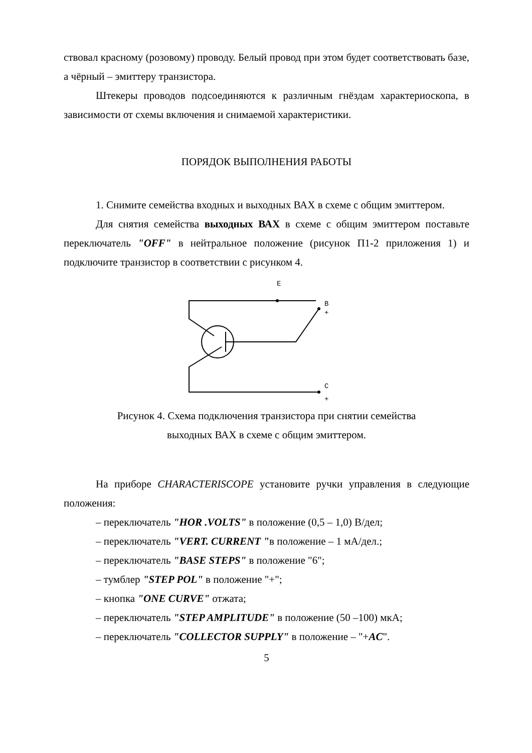ствовал красному (розовому) проводу. Белый провод при этом будет соответствовать базе, а чёрный – эмиттеру транзистора.
Штекеры проводов подсоединяются к различным гнёздам характериоскопа, в зависимости от схемы включения и снимаемой характеристики.
ПОРЯДОК ВЫПОЛНЕНИЯ РАБОТЫ
1. Снимите семейства входных и выходных ВАХ в схеме с общим эмиттером.
Для снятия семейства выходных ВАХ в схеме с общим эмиттером поставьте переключатель "OFF" в нейтральное положение (рисунок П1-2 приложения 1) и подключите транзистор в соответствии с рисунком 4.
E
B
+
C
+
Рисунок 4. Схема подключения транзистора при снятии семейства
выходных ВАХ в схеме с общим эмиттером.
На приборе CHARACTERISCOPE установите ручки управления в следующие положения:
– переключатель "HOR .VOLTS" в положение (0,5 – 1,0) В/дел;
– переключатель "VERT. CURRENT "в положение – 1 мА/дел.;
– переключатель "BASE STEPS" в положение "6";
– тумблер "STEP POL" в положение "+";
– кнопка "ONE CURVE" отжата;
– переключатель "STEP AMPLITUDE" в положение (50 –100) мкА;
– переключатель "COLLECTOR SUPPLY" в положение – "+AC".
5